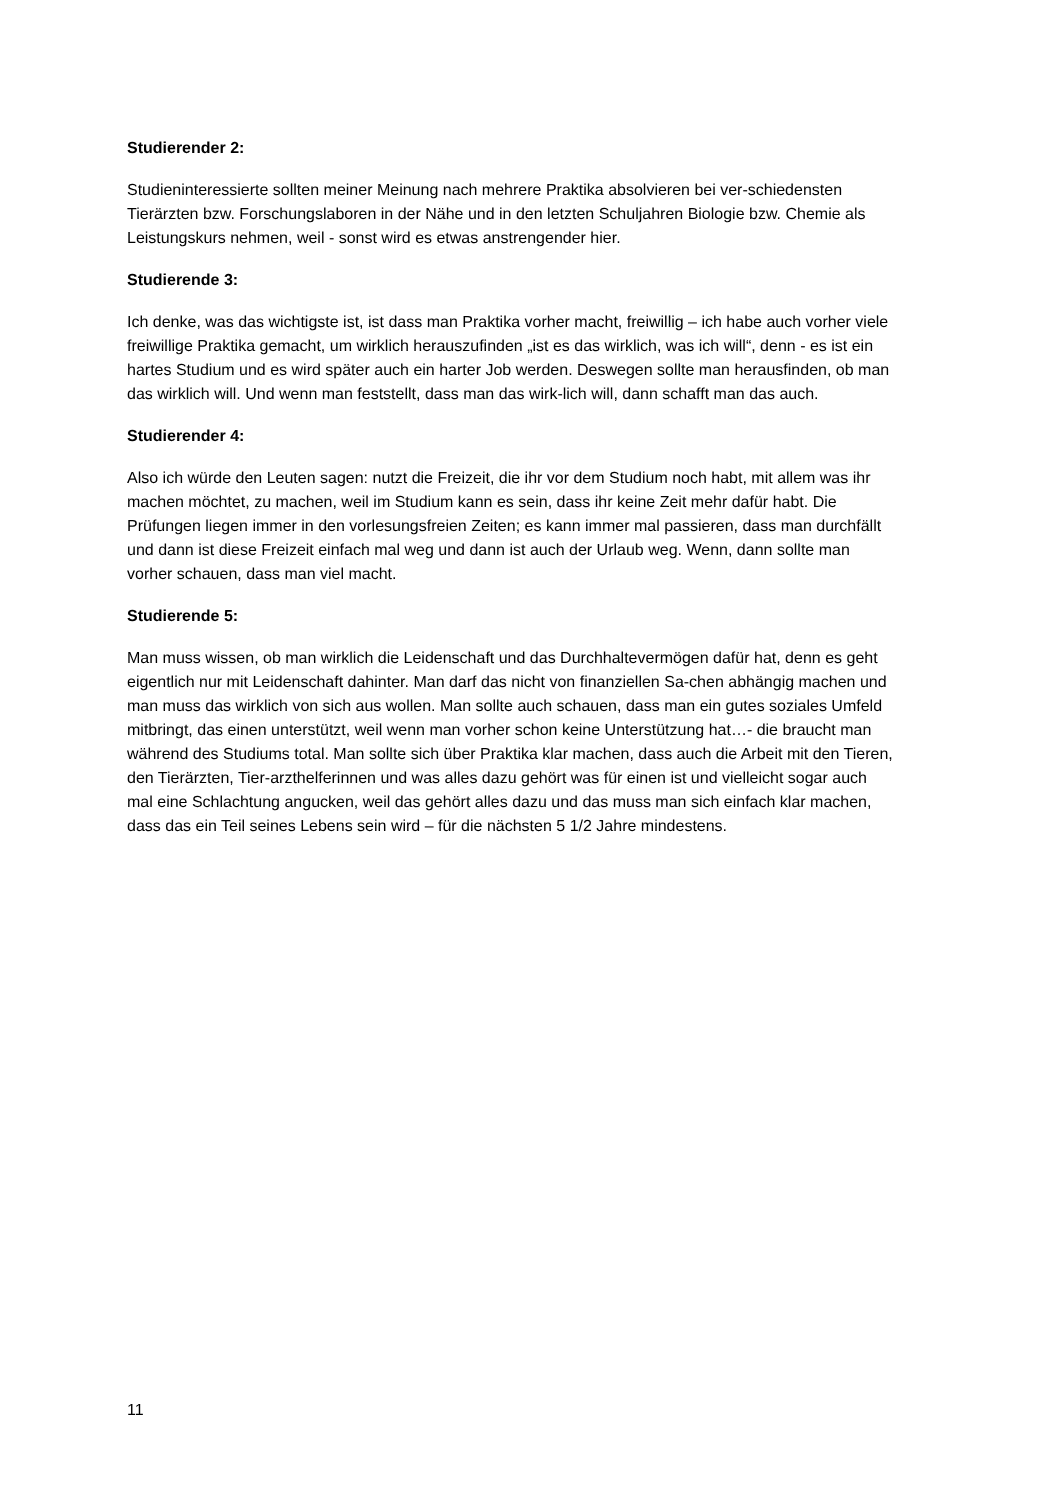Studierender 2:
Studieninteressierte sollten meiner Meinung nach mehrere Praktika absolvieren bei ver-schiedensten Tierärzten bzw. Forschungslaboren in der Nähe und in den letzten Schuljahren Biologie bzw. Chemie als Leistungskurs nehmen, weil - sonst wird es etwas anstrengender hier.
Studierende 3:
Ich denke, was das wichtigste ist, ist dass man Praktika vorher macht, freiwillig – ich habe auch vorher viele freiwillige Praktika gemacht, um wirklich herauszufinden „ist es das wirklich, was ich will“, denn - es ist ein hartes Studium und es wird später auch ein harter Job werden. Deswegen sollte man herausfinden, ob man das wirklich will. Und wenn man feststellt, dass man das wirk-lich will, dann schafft man das auch.
Studierender 4:
Also ich würde den Leuten sagen: nutzt die Freizeit, die ihr vor dem Studium noch habt, mit allem was ihr machen möchtet, zu machen, weil im Studium kann es sein, dass ihr keine Zeit mehr dafür habt. Die Prüfungen liegen immer in den vorlesungsfreien Zeiten; es kann immer mal passieren, dass man durchfällt und dann ist diese Freizeit einfach mal weg und dann ist auch der Urlaub weg. Wenn, dann sollte man vorher schauen, dass man viel macht.
Studierende 5:
Man muss wissen, ob man wirklich die Leidenschaft und das Durchhaltevermögen dafür hat, denn es geht eigentlich nur mit Leidenschaft dahinter. Man darf das nicht von finanziellen Sa-chen abhängig machen und man muss das wirklich von sich aus wollen. Man sollte auch schauen, dass man ein gutes soziales Umfeld mitbringt, das einen unterstützt, weil wenn man vorher schon keine Unterstützung hat…- die braucht man während des Studiums total. Man sollte sich über Praktika klar machen, dass auch die Arbeit mit den Tieren, den Tierärzten, Tier-arzthelferinnen und was alles dazu gehört was für einen ist und vielleicht sogar auch mal eine Schlachtung angucken, weil das gehört alles dazu und das muss man sich einfach klar machen, dass das ein Teil seines Lebens sein wird – für die nächsten 5 1/2 Jahre mindestens.
11